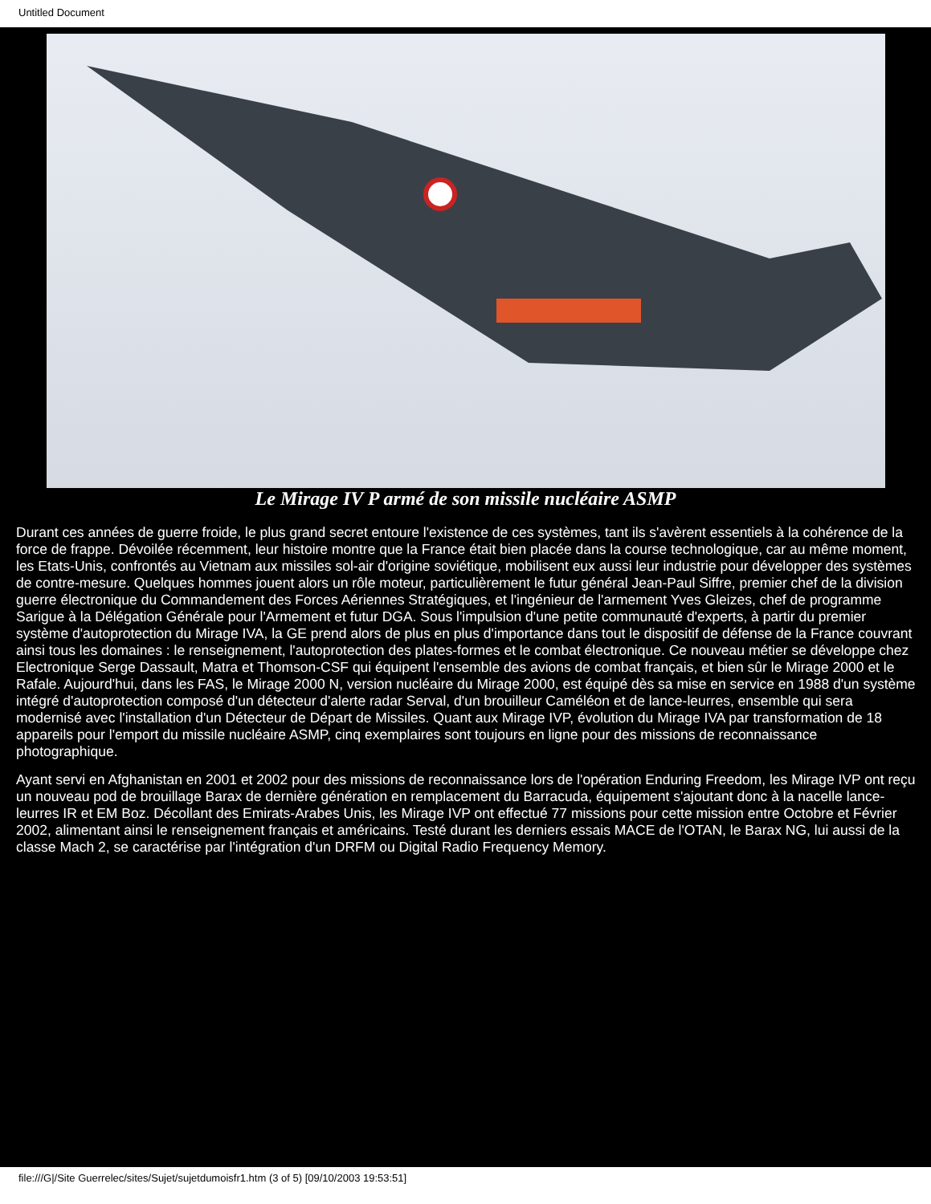Untitled Document
Le Mirage IV P armé de son missile nucléaire ASMP
Durant ces années de guerre froide, le plus grand secret entoure l'existence de ces systèmes, tant ils s'avèrent essentiels à la cohérence de la force de frappe. Dévoilée récemment, leur histoire montre que la France était bien placée dans la course technologique, car au même moment, les Etats-Unis, confrontés au Vietnam aux missiles sol-air d'origine soviétique, mobilisent eux aussi leur industrie pour développer des systèmes de contre-mesure. Quelques hommes jouent alors un rôle moteur, particulièrement le futur général Jean-Paul Siffre, premier chef de la division guerre électronique du Commandement des Forces Aériennes Stratégiques, et l'ingénieur de l'armement Yves Gleizes, chef de programme Sarigue à la Délégation Générale pour l'Armement et futur DGA. Sous l'impulsion d'une petite communauté d'experts, à partir du premier système d'autoprotection du Mirage IVA, la GE prend alors de plus en plus d'importance dans tout le dispositif de défense de la France couvrant ainsi tous les domaines : le renseignement, l'autoprotection des plates-formes et le combat électronique. Ce nouveau métier se développe chez Electronique Serge Dassault, Matra et Thomson-CSF qui équipent l'ensemble des avions de combat français, et bien sûr le Mirage 2000 et le Rafale. Aujourd'hui, dans les FAS, le Mirage 2000 N, version nucléaire du Mirage 2000, est équipé dès sa mise en service en 1988 d'un système intégré d'autoprotection composé d'un détecteur d'alerte radar Serval, d'un brouilleur Caméléon et de lance-leurres, ensemble qui sera modernisé avec l'installation d'un Détecteur de Départ de Missiles. Quant aux Mirage IVP, évolution du Mirage IVA par transformation de 18 appareils pour l'emport du missile nucléaire ASMP, cinq exemplaires sont toujours en ligne pour des missions de reconnaissance photographique.
Ayant servi en Afghanistan en 2001 et 2002 pour des missions de reconnaissance lors de l'opération Enduring Freedom, les Mirage IVP ont reçu un nouveau pod de brouillage Barax de dernière génération en remplacement du Barracuda, équipement s'ajoutant donc à la nacelle lance-leurres IR et EM Boz. Décollant des Emirats-Arabes Unis, les Mirage IVP ont effectué 77 missions pour cette mission entre Octobre et Février 2002, alimentant ainsi le renseignement français et américains. Testé durant les derniers essais MACE de l'OTAN, le Barax NG, lui aussi de la classe Mach 2, se caractérise par l'intégration d'un DRFM ou Digital Radio Frequency Memory.
file:///G|/Site Guerrelec/sites/Sujet/sujetdumoisfr1.htm (3 of 5) [09/10/2003 19:53:51]